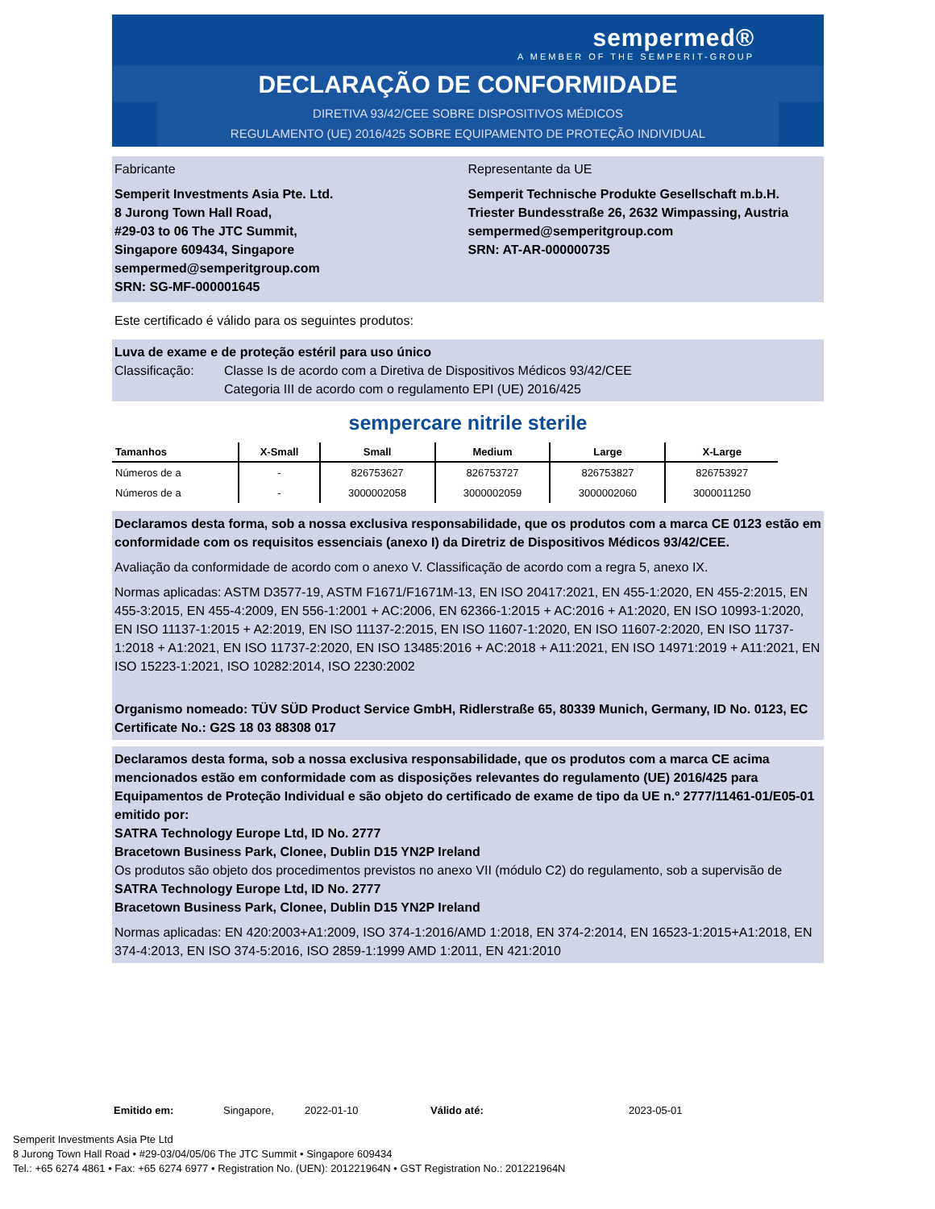sempermed®
A MEMBER OF THE SEMPERIT-GROUP
DECLARAÇÃO DE CONFORMIDADE
DIRETIVA 93/42/CEE SOBRE DISPOSITIVOS MÉDICOS
REGULAMENTO (UE) 2016/425 SOBRE EQUIPAMENTO DE PROTEÇÃO INDIVIDUAL
Fabricante
Semperit Investments Asia Pte. Ltd.
8 Jurong Town Hall Road,
#29-03 to 06 The JTC Summit,
Singapore 609434, Singapore
sempermed@semperitgroup.com
SRN: SG-MF-000001645
Representante da UE
Semperit Technische Produkte Gesellschaft m.b.H.
Triester Bundesstraße 26, 2632 Wimpassing, Austria
sempermed@semperitgroup.com
SRN: AT-AR-000000735
Este certificado é válido para os seguintes produtos:
Luva de exame e de proteção estéril para uso único
Classificação: Classe Is de acordo com a Diretiva de Dispositivos Médicos 93/42/CEE
Categoria III de acordo com o regulamento EPI (UE) 2016/425
sempercare nitrile sterile
| Tamanhos | X-Small | Small | Medium | Large | X-Large |
| --- | --- | --- | --- | --- | --- |
| Números de a | - | 826753627 | 826753727 | 826753827 | 826753927 |
| Números de a | - | 3000002058 | 3000002059 | 3000002060 | 3000011250 |
Declaramos desta forma, sob a nossa exclusiva responsabilidade, que os produtos com a marca CE 0123 estão em conformidade com os requisitos essenciais (anexo I) da Diretriz de Dispositivos Médicos 93/42/CEE.
Avaliação da conformidade de acordo com o anexo V. Classificação de acordo com a regra 5, anexo IX.
Normas aplicadas: ASTM D3577-19, ASTM F1671/F1671M-13, EN ISO 20417:2021, EN 455-1:2020, EN 455-2:2015, EN 455-3:2015, EN 455-4:2009, EN 556-1:2001 + AC:2006, EN 62366-1:2015 + AC:2016 + A1:2020, EN ISO 10993-1:2020, EN ISO 11137-1:2015 + A2:2019, EN ISO 11137-2:2015, EN ISO 11607-1:2020, EN ISO 11607-2:2020, EN ISO 11737-1:2018 + A1:2021, EN ISO 11737-2:2020, EN ISO 13485:2016 + AC:2018 + A11:2021, EN ISO 14971:2019 + A11:2021, EN ISO 15223-1:2021, ISO 10282:2014, ISO 2230:2002
Organismo nomeado: TÜV SÜD Product Service GmbH, Ridlerstraße 65, 80339 Munich, Germany, ID No. 0123, EC Certificate No.: G2S 18 03 88308 017
Declaramos desta forma, sob a nossa exclusiva responsabilidade, que os produtos com a marca CE acima mencionados estão em conformidade com as disposições relevantes do regulamento (UE) 2016/425 para Equipamentos de Proteção Individual e são objeto do certificado de exame de tipo da UE n.º 2777/11461-01/E05-01 emitido por:
SATRA Technology Europe Ltd, ID No. 2777
Bracetown Business Park, Clonee, Dublin D15 YN2P Ireland
Os produtos são objeto dos procedimentos previstos no anexo VII (módulo C2) do regulamento, sob a supervisão de
SATRA Technology Europe Ltd, ID No. 2777
Bracetown Business Park, Clonee, Dublin D15 YN2P Ireland
Normas aplicadas: EN 420:2003+A1:2009, ISO 374-1:2016/AMD 1:2018, EN 374-2:2014, EN 16523-1:2015+A1:2018, EN 374-4:2013, EN ISO 374-5:2016, ISO 2859-1:1999 AMD 1:2011, EN 421:2010
Emitido em: Singapore, 2022-01-10 Válido até: 2023-05-01
Semperit Investments Asia Pte Ltd
8 Jurong Town Hall Road • #29-03/04/05/06 The JTC Summit • Singapore 609434
Tel.: +65 6274 4861 • Fax: +65 6274 6977 • Registration No. (UEN): 201221964N • GST Registration No.: 201221964N